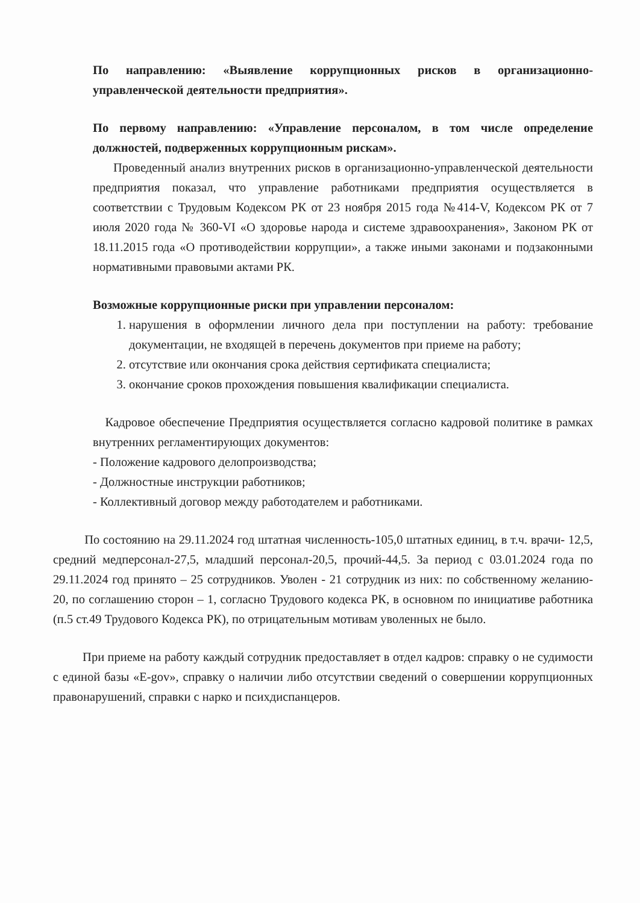По направлению: «Выявление коррупционных рисков в организационно-управленческой деятельности предприятия».
По первому направлению: «Управление персоналом, в том числе определение должностей, подверженных коррупционным рискам».
Проведенный анализ внутренних рисков в организационно-управленческой деятельности предприятия показал, что управление работниками предприятия осуществляется в соответствии с Трудовым Кодексом РК от 23 ноября 2015 года №414-V, Кодексом РК от 7 июля 2020 года № 360-VI «О здоровье народа и системе здравоохранения», Законом РК от 18.11.2015 года «О противодействии коррупции», а также иными законами и подзаконными нормативными правовыми актами РК.
Возможные коррупционные риски при управлении персоналом:
1. нарушения в оформлении личного дела при поступлении на работу: требование документации, не входящей в перечень документов при приеме на работу;
2. отсутствие или окончания срока действия сертификата специалиста;
3. окончание сроков прохождения повышения квалификации специалиста.
Кадровое обеспечение Предприятия осуществляется согласно кадровой политике в рамках внутренних регламентирующих документов:
- Положение кадрового делопроизводства;
- Должностные инструкции работников;
- Коллективный договор между работодателем и работниками.
По состоянию на 29.11.2024 год штатная численность-105,0 штатных единиц, в т.ч. врачи- 12,5, средний медперсонал-27,5, младший персонал-20,5, прочий-44,5. За период с 03.01.2024 года по 29.11.2024 год принято – 25 сотрудников. Уволен - 21 сотрудник из них: по собственному желанию- 20, по соглашению сторон – 1, согласно Трудового кодекса РК, в основном по инициативе работника (п.5 ст.49 Трудового Кодекса РК), по отрицательным мотивам уволенных не было.
При приеме на работу каждый сотрудник предоставляет в отдел кадров: справку о не судимости с единой базы «E-gov», справку о наличии либо отсутствии сведений о совершении коррупционных правонарушений, справки с нарко и психдиспанцеров.